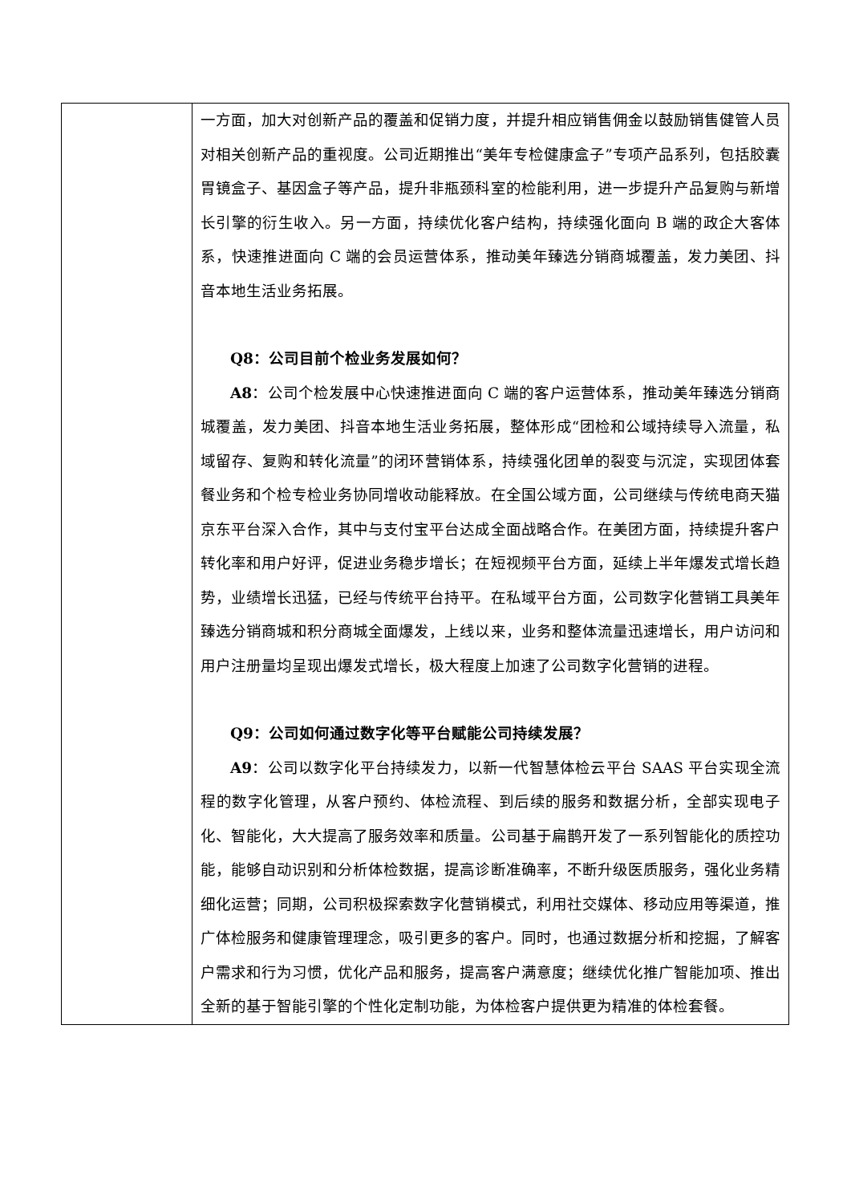| | 一方面，加大对创新产品的覆盖和促销力度，并提升相应销售佣金以鼓励销售健管人员对相关创新产品的重视度。公司近期推出“美年专检健康盒子”专项产品系列，包括胶囊胃镜盒子、基因盒子等产品，提升非瓶颈科室的检能利用，进一步提升产品复购与新增长引擎的衍生收入。另一方面，持续优化客户结构，持续强化面向 B 端的政企大客体系，快速推进面向 C 端的会员运营体系，推动美年臻选分销商城覆盖，发力美团、抖音本地生活业务拓展。 Q8：公司目前个检业务发展如何？ A8 ：公司个检发展中心快速推进面向 C 端的客户运营体系，推动美年臻选分销商城覆盖，发力美团、抖音本地生活业务拓展，整体形成“团检和公域持续导入流量，私域留存、复购和转化流量”的闭环营销体系，持续强化团单的裂变与沉淀，实现团体套餐业务和个检专检业务协同增收动能释放。在全国公域方面，公司继续与传统电商天猫京东平台深入合作，其中与支付宝平台达成全面战略合作。在美团方面，持续提升客户转化率和用户好评，促进业务稳步增长；在短视频平台方面，延续上半年爆发式增长趋势，业绩增长迅猛，已经与传统平台持平。在私域平台方面，公司数字化营销工具美年臻选分销商城和积分商城全面爆发，上线以来，业务和整体流量迅速增长，用户访问和用户注册量均呈现出爆发式增长，极大程度上加速了公司数字化营销的进程。 Q9：公司如何通过数字化等平台赋能公司持续发展？ A9 ：公司以数字化平台持续发力，以新一代智慧体检云平台 SAAS 平台实现全流程的数字化管理，从客户预约、体检流程、到后续的服务和数据分析，全部实现电子化、智能化，大大提高了服务效率和质量。公司基于扁鹊开发了一系列智能化的质控功能，能够自动识别和分析体检数据，提高诊断准确率，不断升级医质服务，强化业务精细化运营；同期，公司积极探索数字化营销模式，利用社交媒体、移动应用等渠道，推广体检服务和健康管理理念，吸引更多的客户。同时，也通过数据分析和挖掘，了解客户需求和行为习惯，优化产品和服务，提高客户满意度；继续优化推广智能加项、推出全新的基于智能引擎的个性化定制功能，为体检客户提供更为精准的体检套餐。 |